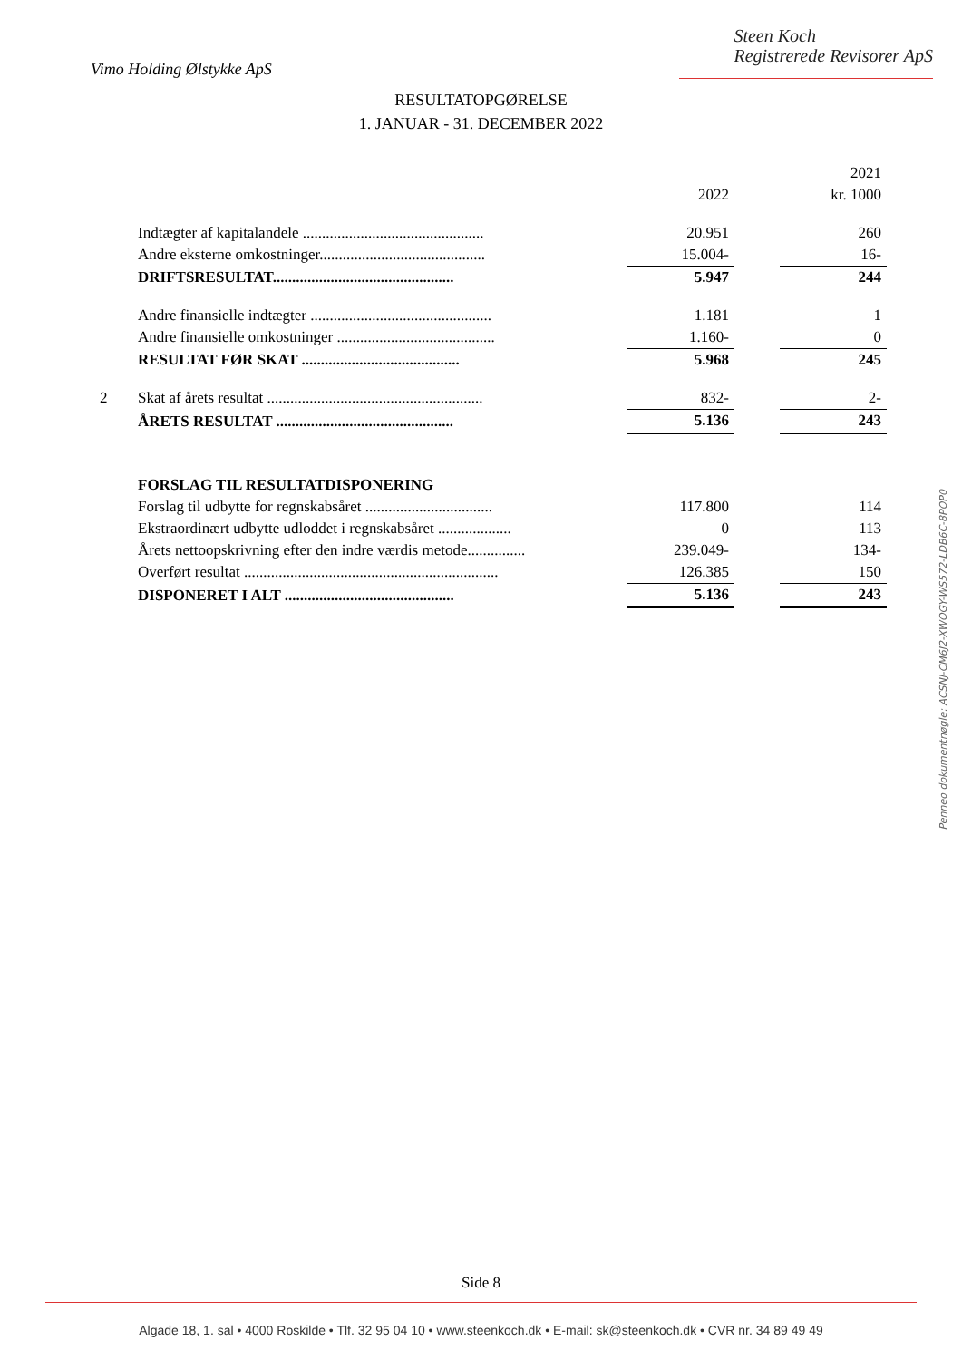Vimo Holding Ølstykke ApS
Steen Koch
Registrerede Revisorer ApS
RESULTATOPGØRELSE
1. JANUAR - 31. DECEMBER 2022
| | | | | 2021 |
| | | 2022 | | kr. 1000 |
| | Indtægter af kapitalandele ............................................... | 20.951 | | 260 |
| | Andre eksterne omkostninger........................................... | 15.004- | | 16- |
| | DRIFTSRESULTAT............................................... | 5.947 | | 244 |
| | Andre finansielle indtægter ............................................... | 1.181 | | 1 |
| | Andre finansielle omkostninger ......................................... | 1.160- | | 0 |
| | RESULTAT FØR SKAT ......................................... | 5.968 | | 245 |
| 2 | Skat af årets resultat ........................................................ | 832- | | 2- |
| | ÅRETS RESULTAT .............................................. | 5.136 | | 243 |
| | FORSLAG TIL RESULTATDISPONERING | | | |
| | Forslag til udbytte for regnskabsåret ................................. | 117.800 | | 114 |
| | Ekstraordinært udbytte udloddet i regnskabsåret ................... | 0 | | 113 |
| | Årets nettoopskrivning efter den indre værdis metode............... | 239.049- | | 134- |
| | Overført resultat .................................................................. | 126.385 | | 150 |
| | DISPONERET I ALT ............................................ | 5.136 | | 243 |
Penneo dokumentnøgle: ACSNJ-CM6J2-XWOGY-WS572-LDB6C-8POP0
Side 8
Algade 18, 1. sal • 4000 Roskilde • Tlf. 32 95 04 10 • www.steenkoch.dk • E-mail: sk@steenkoch.dk • CVR nr. 34 89 49 49